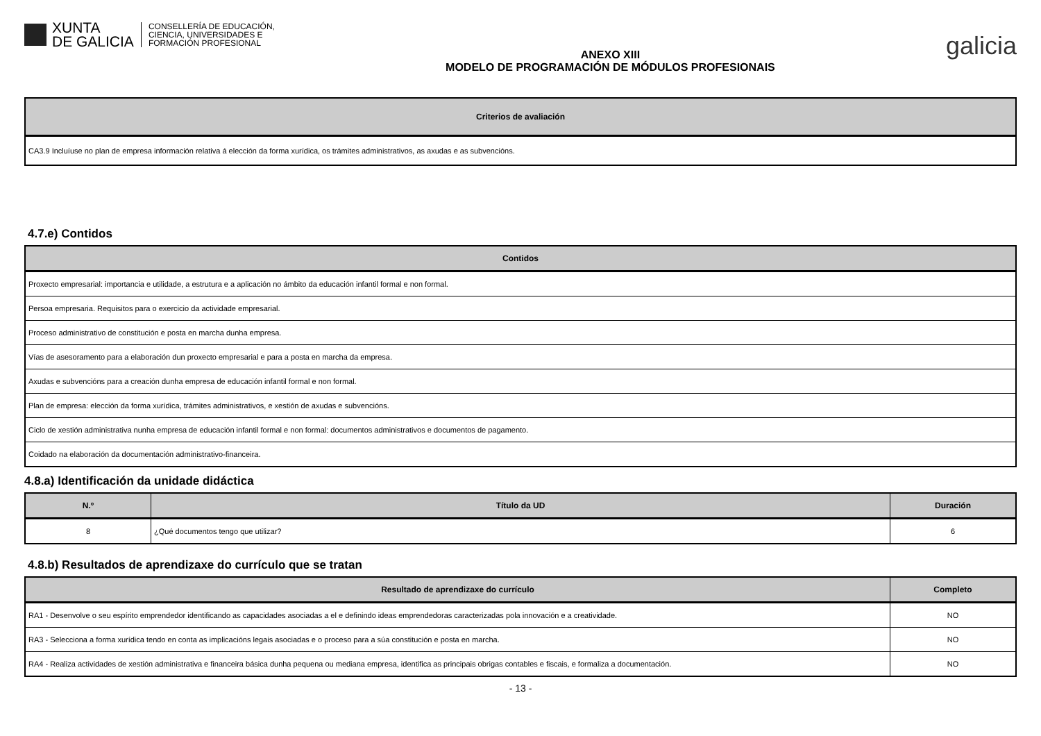XUNTA
DE GALICIA
CONSELLERÍA DE EDUCACIÓN,
CIENCIA, UNIVERSIDADES E
FORMACIÓN PROFESIONAL
ANEXO XIII
MODELO DE PROGRAMACIÓN DE MÓDULOS PROFESIONAIS
galicia
| Criterios de avaliación |
| --- |
| CA3.9 Incluíuse no plan de empresa información relativa á elección da forma xurídica, os trámites administrativos, as axudas e as subvencións. |
4.7.e) Contidos
| Contidos |
| --- |
| Proxecto empresarial: importancia e utilidade, a estrutura e a aplicación no ámbito da educación infantil formal e non formal. |
| Persoa empresaria. Requisitos para o exercicio da actividade empresarial. |
| Proceso administrativo de constitución e posta en marcha dunha empresa. |
| Vías de asesoramento para a elaboración dun proxecto empresarial e para a posta en marcha da empresa. |
| Axudas e subvencións para a creación dunha empresa de educación infantil formal e non formal. |
| Plan de empresa: elección da forma xurídica, trámites administrativos, e xestión de axudas e subvencións. |
| Ciclo de xestión administrativa nunha empresa de educación infantil formal e non formal: documentos administrativos e documentos de pagamento. |
| Coidado na elaboración da documentación administrativo-financeira. |
4.8.a) Identificación da unidade didáctica
| N.º | Título da UD | Duración |
| --- | --- | --- |
| 8 | ¿Qué documentos tengo que utilizar? | 6 |
4.8.b) Resultados de aprendizaxe do currículo que se tratan
| Resultado de aprendizaxe do currículo | Completo |
| --- | --- |
| RA1 - Desenvolve o seu espírito emprendedor identificando as capacidades asociadas a el e definindo ideas emprendedoras caracterizadas pola innovación e a creatividade. | NO |
| RA3 - Selecciona a forma xurídica tendo en conta as implicacións legais asociadas e o proceso para a súa constitución e posta en marcha. | NO |
| RA4 - Realiza actividades de xestión administrativa e financeira básica dunha pequena ou mediana empresa, identifica as principais obrigas contables e fiscais, e formaliza a documentación. | NO |
- 13 -